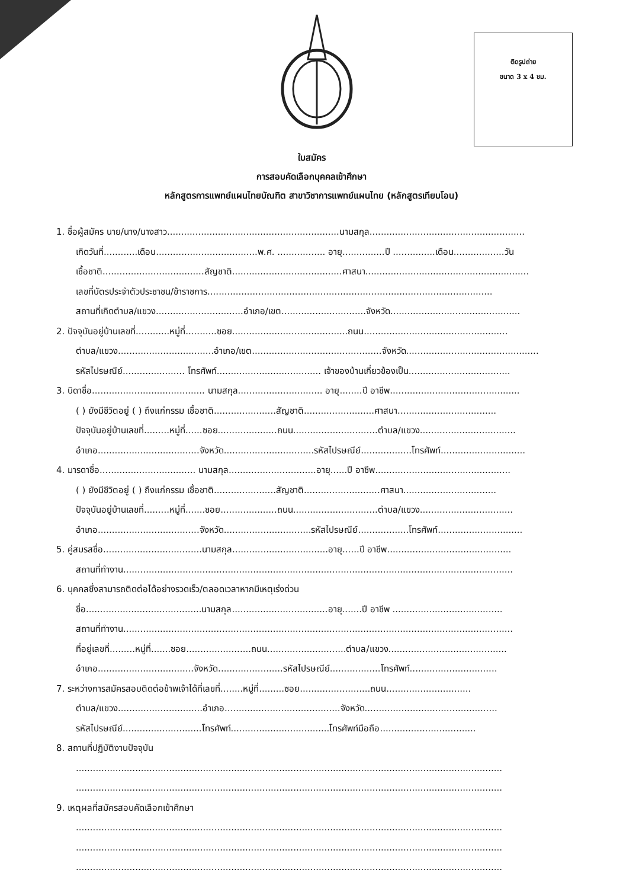ติดรูปถ่าย
ขนาด 3 x 4 ซม.
ใบสมัคร
การสอบคัดเลือกบุคคลเข้าศึกษา
หลักสูตรการแพทย์แผนไทยบัณฑิต สาขาวิชาการแพทย์แผนไทย (หลักสูตรเทียบโอน)
1. ชื่อผู้สมัคร นาย/นาง/นางสาว.............................................................นามสกุล.......................................................
เกิดวันที่............เดือน....................................พ.ศ. ................. อายุ...............ปี ...............เดือน..................วัน
เชื้อชาติ....................................สัญชาติ.......................................ศาสนา..........................................................
เลขที่บัตรประจำตัวประชาชน/ข้าราชการ.....................................................................................................
สถานที่เกิดตำบล/แขวง...............................อำเภอ/เขต..............................จังหวัด..............................................
2. ปัจจุบันอยู่บ้านเลขที่............หมู่ที่...........ซอย.........................................ถนน...................................................
ตำบล/แขวง..................................อำเภอ/เขต..............................................จังหวัด...............................................
รหัสไปรษณีย์...................... โทรศัพท์..................................... เจ้าของบ้านเกี่ยวข้องเป็น....................................
3. บิดาชื่อ........................................ นามสกุล.............................. อายุ........ปี อาชีพ..............................................
( ) ยังมีชีวิตอยู่ ( ) ถึงแก่กรรม เชื้อชาติ......................สัญชาติ.........................ศาสนา...................................
ปัจจุบันอยู่บ้านเลขที่.........หมู่ที่......ซอย.....................ถนน..............................ตำบล/แขวง..................................
อำเภอ....................................จังหวัด................................รหัสไปรษณีย์..................โทรศัพท์..............................
4. มารดาชื่อ.................................. นามสกุล...............................อายุ......ปี อาชีพ................................................
( ) ยังมีชีวิตอยู่ ( ) ถึงแก่กรรม เชื้อชาติ......................สัญชาติ...........................ศาสนา.................................
ปัจจุบันอยู่บ้านเลขที่.........หมู่ที่.......ซอย....................ถนน..............................ตำบล/แขวง.................................
อำเภอ....................................จังหวัด...............................รหัสไปรษณีย์..................โทรศัพท์..............................
5. คู่สมรสชื่อ...................................นามสกุล..................................อายุ......ปี อาชีพ............................................
สถานที่ทำงาน..........................................................................................................................................
6. บุคคลซึ่งสามารถติดต่อได้อย่างรวดเร็ว/ตลอดเวลาหากมีเหตุเร่งด่วน
ชื่อ.........................................นามสกุล..................................อายุ.......ปี อาชีพ .......................................
สถานที่ทำงาน..........................................................................................................................................
ที่อยู่เลขที่.........หมู่ที่.......ซอย.......................ถนน............................ตำบล/แขวง..........................................
อำเภอ..................................จังหวัด.......................รหัสไปรษณีย์..................โทรศัพท์...............................
7. ระหว่างการสมัครสอบติดต่อข้าพเจ้าได้ที่เลขที่........หมู่ที่.........ซอย.........................ถนน..............................
ตำบล/แขวง..............................อำเภอ.........................................จังหวัด...............................................
รหัสไปรษณีย์............................โทรศัพท์...................................โทรศัพท์มือถือ..................................
8. สถานที่ปฏิบัติงานปัจจุบัน
.......................................................................................................................................................
.......................................................................................................................................................
9. เหตุผลที่สมัครสอบคัดเลือกเข้าศึกษา
.......................................................................................................................................................
.......................................................................................................................................................
.......................................................................................................................................................